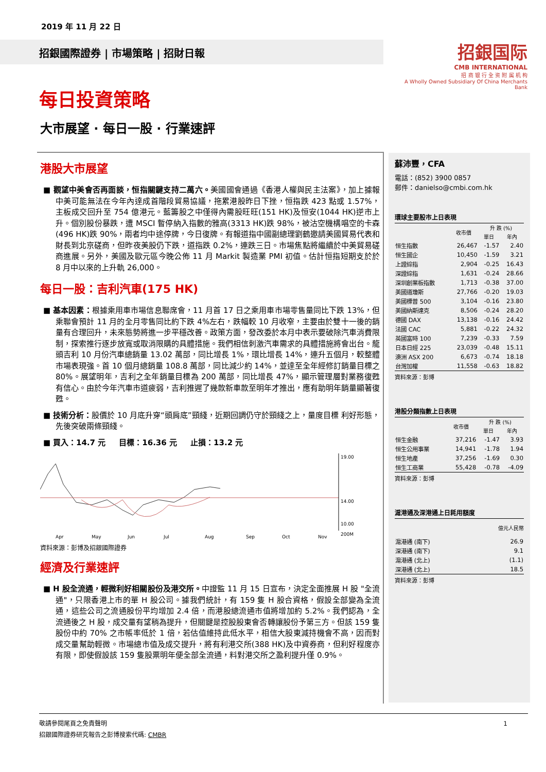2019 年 11 月 22 日
招銀國際證券 | 市場策略 | 招財日報
招銀国际
CMB INTERNATIONAL
招 商 银 行 全 资 附 属 机 构
A Wholly Owned Subsidiary Of China Merchants Bank
每日投資策略
大市展望 · 每日一股 · 行業速評
港股大市展望
■ 觀望中美會否再面談，恒指關鍵支持二萬六。美國國會通過《香港人權與民主法案》，加上據報中美可能無法在今年內達成首階段貿易協議，拖累港股昨日下挫，恒指跌 423 點或 1.57%，主板成交回升至 754 億港元。藍籌股之中僅得內需股旺旺(151 HK)及恒安(1044 HK)逆市上升。個別股份暴跌，遭 MSCI 暫停納入指數的雅高(3313 HK)跌 98%，被沽空機構唱空的卡森(496 HK)跌 90%，兩者均中途停牌，今日復牌。有報道指中國副總理劉鶴邀請美國貿易代表和財長到北京磋商，但昨夜美股仍下跌，道指跌 0.2%，連跌三日。市場焦點將繼續於中美貿易磋商進展。另外，美國及歐元區今晚公佈 11 月 Markit 製造業 PMI 初值。估計恒指短期支於於 8 月中以來的上升軌 26,000。
每日一股：吉利汽車(175 HK)
■ 基本因素：根據乘用車市場信息聯席會，11 月首 17 日之乘用車市場零售量同比下跌 13%，但乘聯會預計 11 月的全月零售同比約下跌 4%左右，跌幅較 10 月收窄，主要由於雙十一後的銷量有合理回升，未來態勢將進一步平穩改善。政策方面，發改委於本月中表示要破除汽車消費限制，探索推行逐步放寬或取消限購的具體措施。我們相信刺激汽車需求的具體措施將會出台。龍頭吉利 10 月份汽車總銷量 13.02 萬部，同比增長 1%，環比增長 14%，連升五個月，較整體市場表現強。首 10 個月總銷量 108.8 萬部，同比減少約 14%，並達至全年經修訂銷量目標之 80%。展望明年，吉利之全年銷量目標為 200 萬部，同比增長 47%，顯示管理層對業務復甦有信心。由於今年汽車市道疲弱，吉利推遲了幾款新車款至明年才推出，應有助明年銷量顯著復甦。
■ 技術分析：股價於 10 月底升穿“頭肩底”頸綫，近期回調仍守於頸綫之上，量度目標 利好形態，先後突破兩條頸綫。
■ 買入：14.7 元 目標：16.36 元 止損：13.2 元
19.00
14.00
10.00
200M
Apr
May
Jun
Jul
Aug
Sep
Oct
Nov
資料來源：彭博及招銀國際證券
經濟及行業速評
■ H 股全流通，輕微利好相關股份及港交所。中證監 11 月 15 日宣布，決定全面推展 H 股 "全流通"，只限香港上市的單 H 股公司。據我們統計，有 159 隻 H 股合資格，假設全部變為全流通，這些公司之流通股份平均增加 2.4 倍，而港股總流通市值將增加約 5.2%。我們認為，全流通後之 H 股，成交量有望稍為提升，但關鍵是控股股東會否轉讓股份予第三方。但該 159 隻股份中約 70% 之市帳率低於 1 倍，若估值維持此低水平，相信大股東減持機會不高，因而對成交量幫助輕微。市場總市值及成交提升，將有利港交所(388 HK)及中資券商，但利好程度亦有限，即使假設該 159 隻股票明年便全部全流通，料對港交所之盈利提升僅 0.9%。
蘇沛豐，CFA
電話：(852) 3900 0857
郵件：danielso@cmbi.com.hk
環球主要股市上日表現
| | 收市價 | 升 跌 (%) | |
| --- | --- | --- | --- |
| | | 單日 | 年內 |
| 恒生指數 | 26,467 | -1.57 | 2.40 |
| 恒生國企 | 10,450 | -1.59 | 3.21 |
| 上證綜指 | 2,904 | -0.25 | 16.43 |
| 深證綜指 | 1,631 | -0.24 | 28.66 |
| 深圳創業板指數 | 1,713 | -0.38 | 37.00 |
| 美國道瓊斯 | 27,766 | -0.20 | 19.03 |
| 美國標普 500 | 3,104 | -0.16 | 23.80 |
| 美國納斯達克 | 8,506 | -0.24 | 28.20 |
| 德國 DAX | 13,138 | -0.16 | 24.42 |
| 法國 CAC | 5,881 | -0.22 | 24.32 |
| 英國富時 100 | 7,239 | -0.33 | 7.59 |
| 日本日經 225 | 23,039 | -0.48 | 15.11 |
| 澳洲 ASX 200 | 6,673 | -0.74 | 18.18 |
| 台灣加權 | 11,558 | -0.63 | 18.82 |
資料來源：彭博
港股分類指數上日表現
| | 收市價 | 升 跌 (%) | |
| --- | --- | --- | --- |
| | | 單日 | 年內 |
| 恒生金融 | 37,216 | -1.47 | 3.93 |
| 恒生公用事業 | 14,941 | -1.78 | 1.94 |
| 恒生地產 | 37,256 | -1.69 | 0.30 |
| 恒生工商業 | 55,428 | -0.78 | -4.09 |
資料來源：彭博
滬港通及深港通上日耗用額度
| | 億元人民幣 |
| --- | --- |
| 滬港通 (南下) | 26.9 |
| 深港通 (南下) | 9.1 |
| 滬港通 (北上) | (1.1) |
| 深港通 (北上) | 18.5 |
資料來源：彭博
敬請參閱尾頁之免責聲明 1
招銀國際證券研究報告之彭博搜索代碼: CMBR